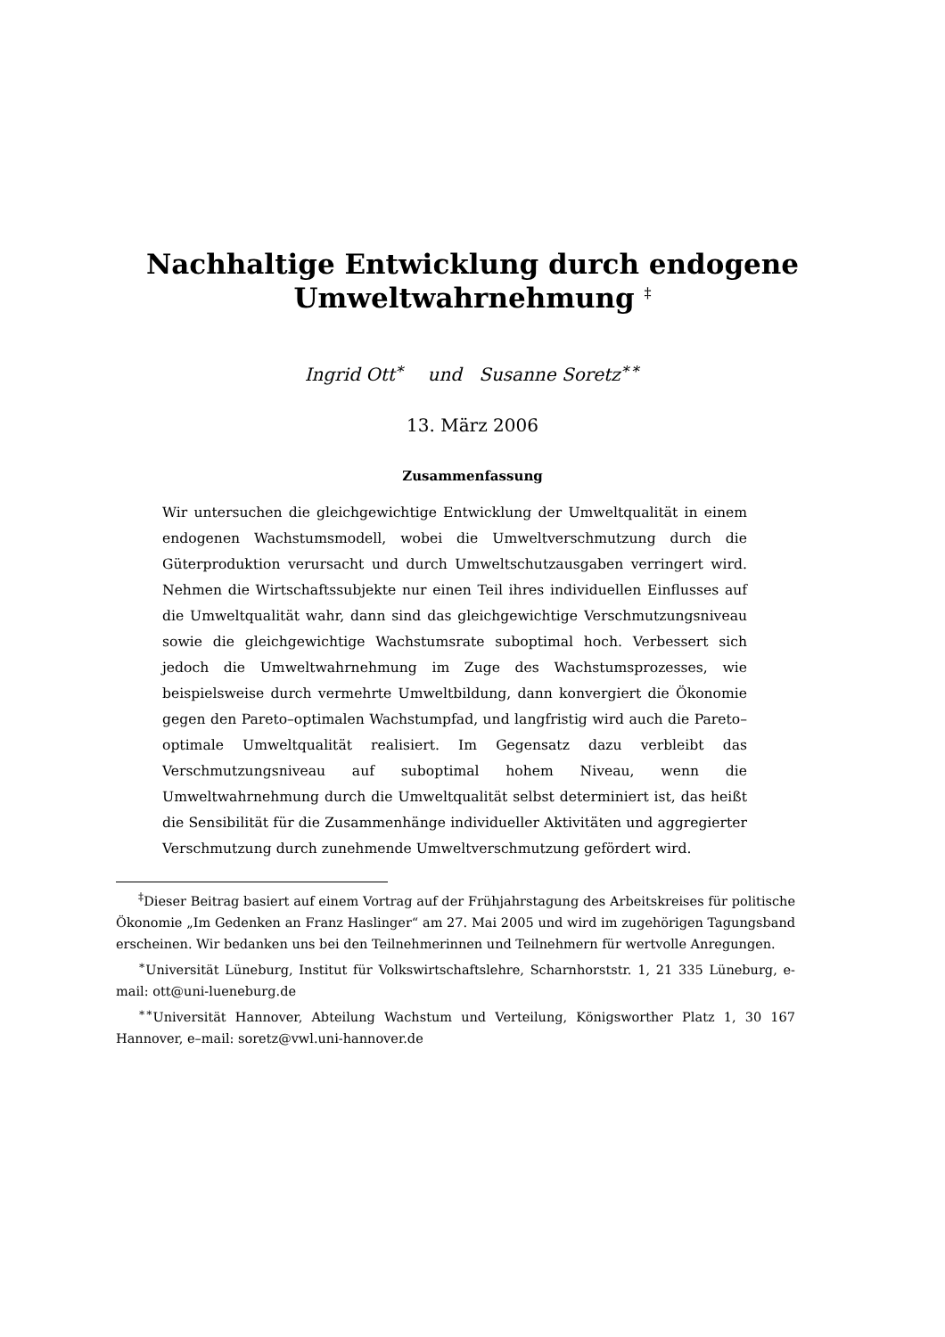Nachhaltige Entwicklung durch endogene
Umweltwahrnehmung <sup>‡</sup>
Ingrid Ott<sup>∗</sup> und Susanne Soretz<sup>∗∗</sup>
13. März 2006
Zusammenfassung
Wir untersuchen die gleichgewichtige Entwicklung der Umweltqualität in einem endogenen Wachstumsmodell, wobei die Umweltverschmutzung durch die Güterproduktion verursacht und durch Umweltschutzausgaben verringert wird. Nehmen die Wirtschaftssubjekte nur einen Teil ihres individuellen Einflusses auf die Umweltqualität wahr, dann sind das gleichgewichtige Verschmutzungsniveau sowie die gleichgewichtige Wachstumsrate suboptimal hoch. Verbessert sich jedoch die Umweltwahrnehmung im Zuge des Wachstumsprozesses, wie beispielsweise durch vermehrte Umweltbildung, dann konvergiert die Ökonomie gegen den Pareto–optimalen Wachstumpfad, und langfristig wird auch die Pareto–optimale Umweltqualität realisiert. Im Gegensatz dazu verbleibt das Verschmutzungsniveau auf suboptimal hohem Niveau, wenn die Umweltwahrnehmung durch die Umweltqualität selbst determiniert ist, das heißt die Sensibilität für die Zusammenhänge individueller Aktivitäten und aggregierter Verschmutzung durch zunehmende Umweltverschmutzung gefördert wird.
<sup>‡</sup> Dieser Beitrag basiert auf einem Vortrag auf der Frühjahrstagung des Arbeitskreises für politische Ökonomie „Im Gedenken an Franz Haslinger“ am 27. Mai 2005 und wird im zugehörigen Tagungsband erscheinen. Wir bedanken uns bei den Teilnehmerinnen und Teilnehmern für wertvolle Anregungen.
<sup>∗</sup>Universität Lüneburg, Institut für Volkswirtschaftslehre, Scharnhorststr. 1, 21 335 Lüneburg, e-mail: ott@uni-lueneburg.de
<sup>∗∗</sup>Universität Hannover, Abteilung Wachstum und Verteilung, Königsworther Platz 1, 30 167 Hannover, e–mail: soretz@vwl.uni-hannover.de